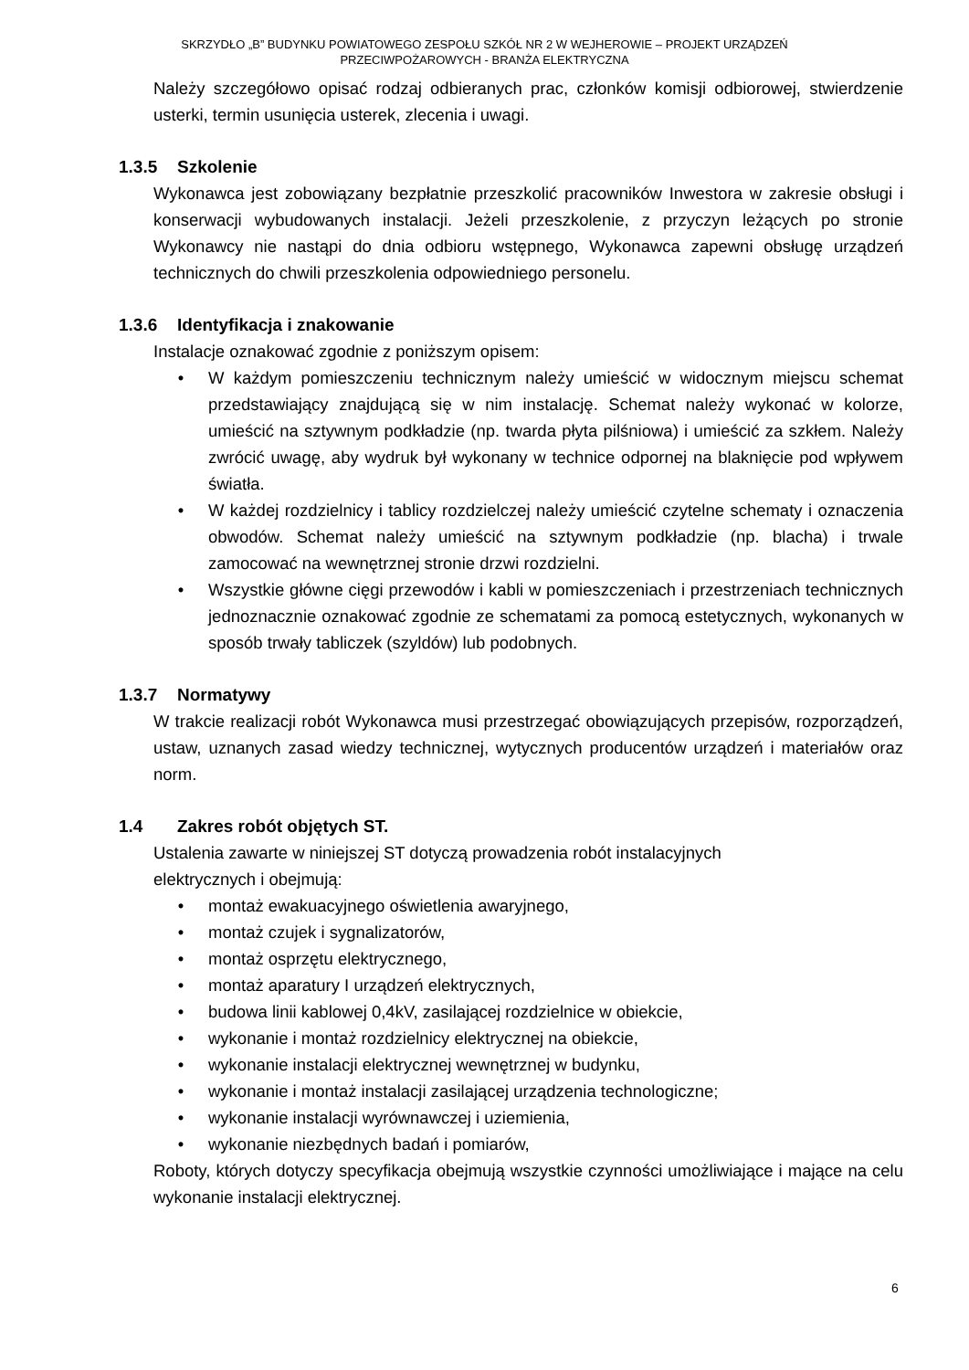SKRZYDŁO „B” BUDYNKU POWIATOWEGO ZESPOŁU SZKÓŁ NR 2 W WEJHEROWIE – PROJEKT URZĄDZEŃ
PRZECIWPOŻAROWYCH - BRANŻA ELEKTRYCZNA
Należy szczegółowo opisać rodzaj odbieranych prac, członków komisji odbiorowej, stwierdzenie usterki, termin usunięcia usterek, zlecenia i uwagi.
1.3.5 Szkolenie
Wykonawca jest zobowiązany bezpłatnie przeszkolić pracowników Inwestora w zakresie obsługi i konserwacji wybudowanych instalacji. Jeżeli przeszkolenie, z przyczyn leżących po stronie Wykonawcy nie nastąpi do dnia odbioru wstępnego, Wykonawca zapewni obsługę urządzeń technicznych do chwili przeszkolenia odpowiedniego personelu.
1.3.6 Identyfikacja i znakowanie
Instalacje oznakować zgodnie z poniższym opisem:
• W każdym pomieszczeniu technicznym należy umieścić w widocznym miejscu schemat przedstawiający znajdującą się w nim instalację. Schemat należy wykonać w kolorze, umieścić na sztywnym podkładzie (np. twarda płyta pilśniowa) i umieścić za szkłem. Należy zwrócić uwagę, aby wydruk był wykonany w technice odpornej na blaknięcie pod wpływem światła.
• W każdej rozdzielnicy i tablicy rozdzielczej należy umieścić czytelne schematy i oznaczenia obwodów. Schemat należy umieścić na sztywnym podkładzie (np. blacha) i trwale zamocować na wewnętrznej stronie drzwi rozdzielni.
• Wszystkie główne cięgi przewodów i kabli w pomieszczeniach i przestrzeniach technicznych jednoznacznie oznakować zgodnie ze schematami za pomocą estetycznych, wykonanych w sposób trwały tabliczek (szyldów) lub podobnych.
1.3.7 Normatywy
W trakcie realizacji robót Wykonawca musi przestrzegać obowiązujących przepisów, rozporządzeń, ustaw, uznanych zasad wiedzy technicznej, wytycznych producentów urządzeń i materiałów oraz norm.
1.4 Zakres robót objętych ST.
Ustalenia zawarte w niniejszej ST dotyczą prowadzenia robót instalacyjnych
elektrycznych i obejmują:
• montaż ewakuacyjnego oświetlenia awaryjnego,
• montaż czujek i sygnalizatorów,
• montaż osprzętu elektrycznego,
• montaż aparatury I urządzeń elektrycznych,
• budowa linii kablowej 0,4kV, zasilającej rozdzielnice w obiekcie,
• wykonanie i montaż rozdzielnicy elektrycznej na obiekcie,
• wykonanie instalacji elektrycznej wewnętrznej w budynku,
• wykonanie i montaż instalacji zasilającej urządzenia technologiczne;
• wykonanie instalacji wyrównawczej i uziemienia,
• wykonanie niezbędnych badań i pomiarów,
Roboty, których dotyczy specyfikacja obejmują wszystkie czynności umożliwiające i mające na celu wykonanie instalacji elektrycznej.
6